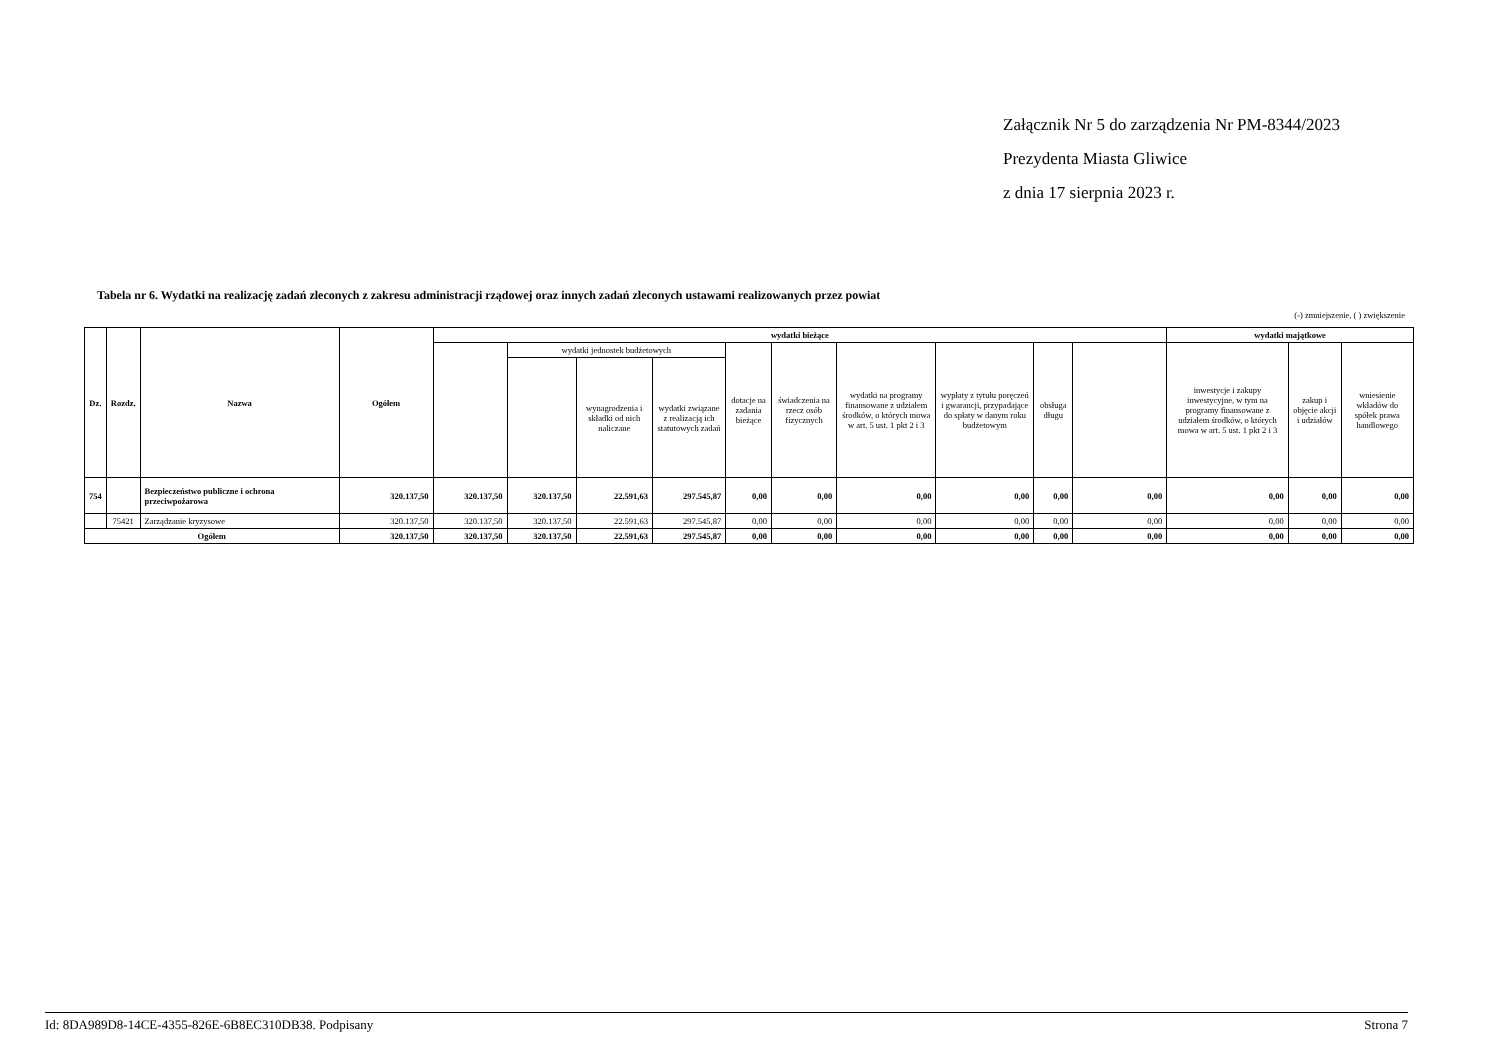Załącznik Nr 5 do zarządzenia Nr PM-8344/2023
Prezydenta Miasta Gliwice
z dnia 17 sierpnia 2023 r.
Tabela nr 6. Wydatki na realizację zadań zleconych z zakresu administracji rządowej oraz innych zadań zleconych ustawami realizowanych przez powiat
(-) zmniejszenie, ( ) zwiększenie
| Dz. | Rozdz. | Nazwa | Ogółem | wydatki bieżące | | | | | | | | | | wydatki majątkowe | | |
| --- | --- | --- | --- | --- | --- | --- | --- | --- | --- | --- | --- | --- | --- | --- | --- | --- |
| | | | | | wydatki jednostek budżetowych | | | dotacje na zadania bieżące | świadczenia na rzecz osób fizycznych | wydatki na programy finansowane z udziałem środków, o których mowa w art. 5 ust. 1 pkt 2 i 3 | wypłaty z tytułu poręczeń i gwarancji, przypadające do spłaty w danym roku budżetowym | obsługa długu | | inwestycje i zakupy inwestycyjne, w tym na programy finansowane z udziałem środków, o których mowa w art. 5 ust. 1 pkt 2 i 3 | zakup i objęcie akcji i udziałów | wniesienie wkładów do spółek prawa handlowego |
| | | | | | | wynagrodzenia i składki od nich naliczane | wydatki związane z realizacją ich statutowych zadań | | | | | | | | | |
| 754 | | Bezpieczeństwo publiczne i ochrona przeciwpożarowa | 320.137,50 | 320.137,50 | 320.137,50 | 22.591,63 | 297.545,87 | 0,00 | 0,00 | 0,00 | 0,00 | 0,00 | 0,00 | 0,00 | 0,00 | 0,00 |
| | 75421 | Zarządzanie kryzysowe | 320.137,50 | 320.137,50 | 320.137,50 | 22.591,63 | 297.545,87 | 0,00 | 0,00 | 0,00 | 0,00 | 0,00 | 0,00 | 0,00 | 0,00 | 0,00 |
| Ogółem | | | 320.137,50 | 320.137,50 | 320.137,50 | 22.591,63 | 297.545,87 | 0,00 | 0,00 | 0,00 | 0,00 | 0,00 | 0,00 | 0,00 | 0,00 | 0,00 |
Id: 8DA989D8-14CE-4355-826E-6B8EC310DB38. Podpisany Strona 7